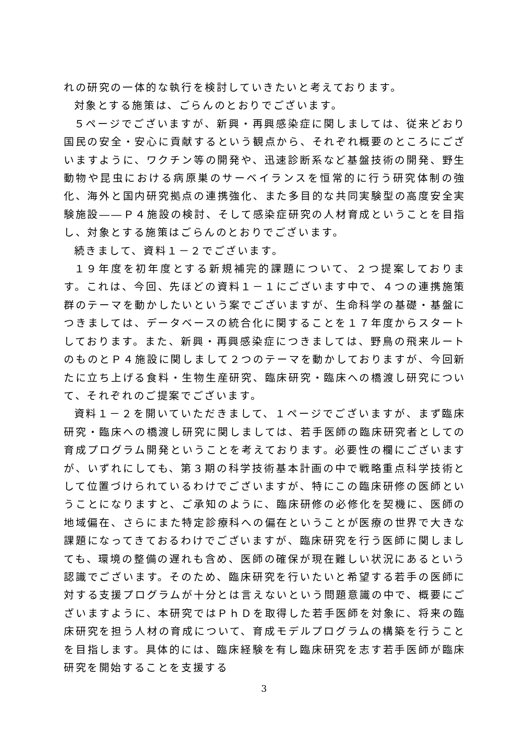れの研究の一体的な執行を検討していきたいと考えております。
対象とする施策は、ごらんのとおりでございます。
５ページでございますが、新興・再興感染症に関しましては、従来どおり国民の安全・安心に貢献するという観点から、それぞれ概要のところにございますように、ワクチン等の開発や、迅速診断系など基盤技術の開発、野生動物や昆虫における病原巣のサーベイランスを恒常的に行う研究体制の強化、海外と国内研究拠点の連携強化、また多目的な共同実験型の高度安全実験施設――Ｐ４施設の検討、そして感染症研究の人材育成ということを目指し、対象とする施策はごらんのとおりでございます。
続きまして、資料１－２でございます。
１９年度を初年度とする新規補完的課題について、２つ提案しております。これは、今回、先ほどの資料１－１にございます中で、４つの連携施策群のテーマを動かしたいという案でございますが、生命科学の基礎・基盤につきましては、データベースの統合化に関することを１７年度からスタートしております。また、新興・再興感染症につきましては、野鳥の飛来ルートのものとＰ４施設に関しまして２つのテーマを動かしておりますが、今回新たに立ち上げる食料・生物生産研究、臨床研究・臨床への橋渡し研究について、それぞれのご提案でございます。
資料１－２を開いていただきまして、１ページでございますが、まず臨床研究・臨床への橋渡し研究に関しましては、若手医師の臨床研究者としての育成プログラム開発ということを考えております。必要性の欄にございますが、いずれにしても、第３期の科学技術基本計画の中で戦略重点科学技術として位置づけられているわけでございますが、特にこの臨床研修の医師ということになりますと、ご承知のように、臨床研修の必修化を契機に、医師の地域偏在、さらにまた特定診療科への偏在ということが医療の世界で大きな課題になってきておるわけでございますが、臨床研究を行う医師に関しましても、環境の整備の遅れも含め、医師の確保が現在難しい状況にあるという認識でございます。そのため、臨床研究を行いたいと希望する若手の医師に対する支援プログラムが十分とは言えないという問題意識の中で、概要にございますように、本研究ではＰｈＤを取得した若手医師を対象に、将来の臨床研究を担う人材の育成について、育成モデルプログラムの構築を行うことを目指します。具体的には、臨床経験を有し臨床研究を志す若手医師が臨床研究を開始することを支援する
3